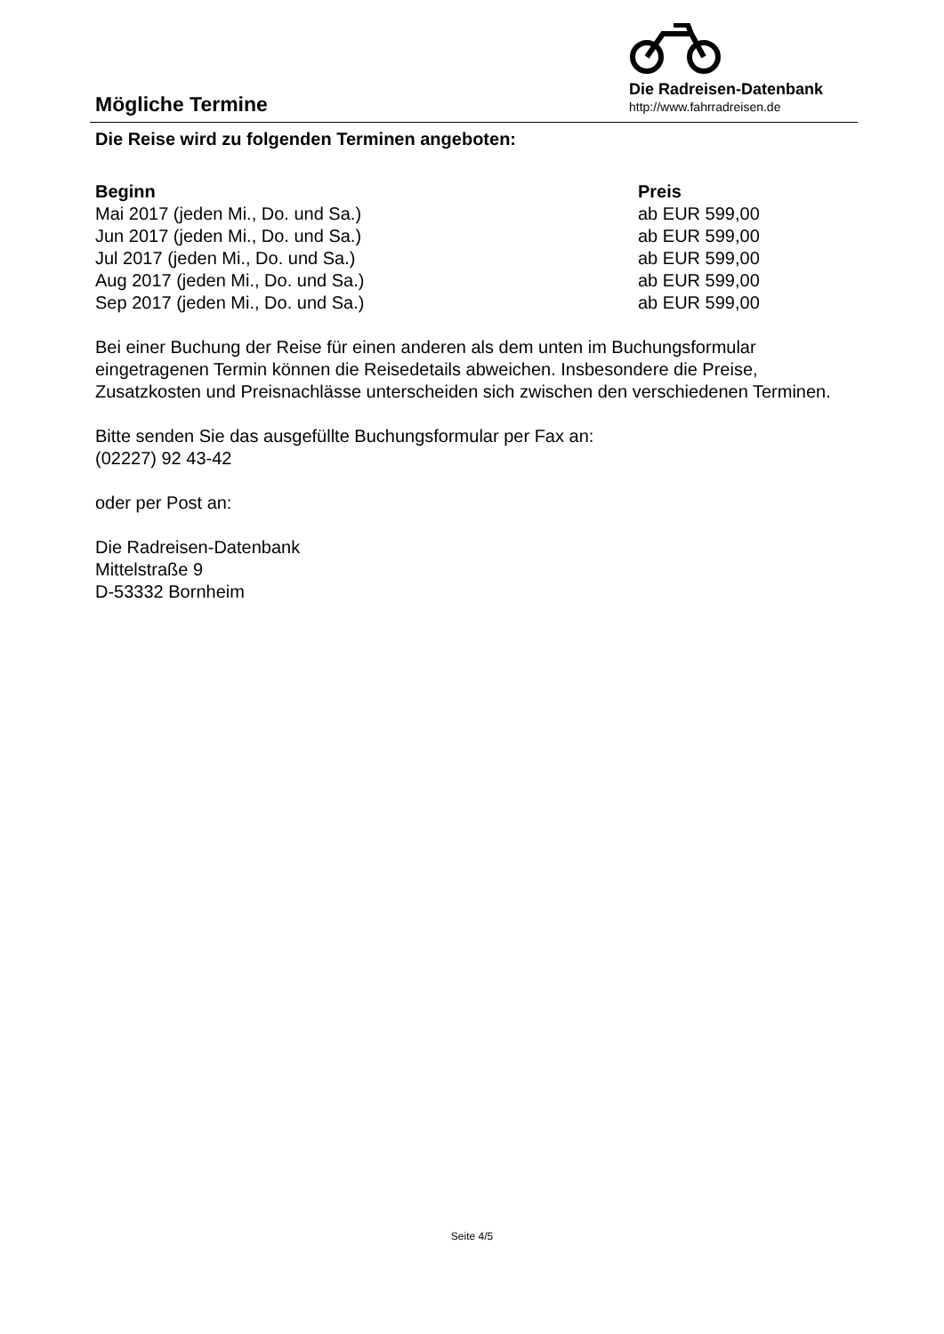Mögliche Termine
Die Radreisen-Datenbank
http://www.fahrradreisen.de
Die Reise wird zu folgenden Terminen angeboten:
| Beginn | Preis |
| --- | --- |
| Mai 2017 (jeden Mi., Do. und Sa.) | ab EUR 599,00 |
| Jun 2017 (jeden Mi., Do. und Sa.) | ab EUR 599,00 |
| Jul 2017 (jeden Mi., Do. und Sa.) | ab EUR 599,00 |
| Aug 2017 (jeden Mi., Do. und Sa.) | ab EUR 599,00 |
| Sep 2017 (jeden Mi., Do. und Sa.) | ab EUR 599,00 |
Bei einer Buchung der Reise für einen anderen als dem unten im Buchungsformular eingetragenen Termin können die Reisedetails abweichen. Insbesondere die Preise, Zusatzkosten und Preisnachlässe unterscheiden sich zwischen den verschiedenen Terminen.
Bitte senden Sie das ausgefüllte Buchungsformular per Fax an:
(02227) 92 43-42
oder per Post an:
Die Radreisen-Datenbank
Mittelstraße 9
D-53332 Bornheim
Seite 4/5